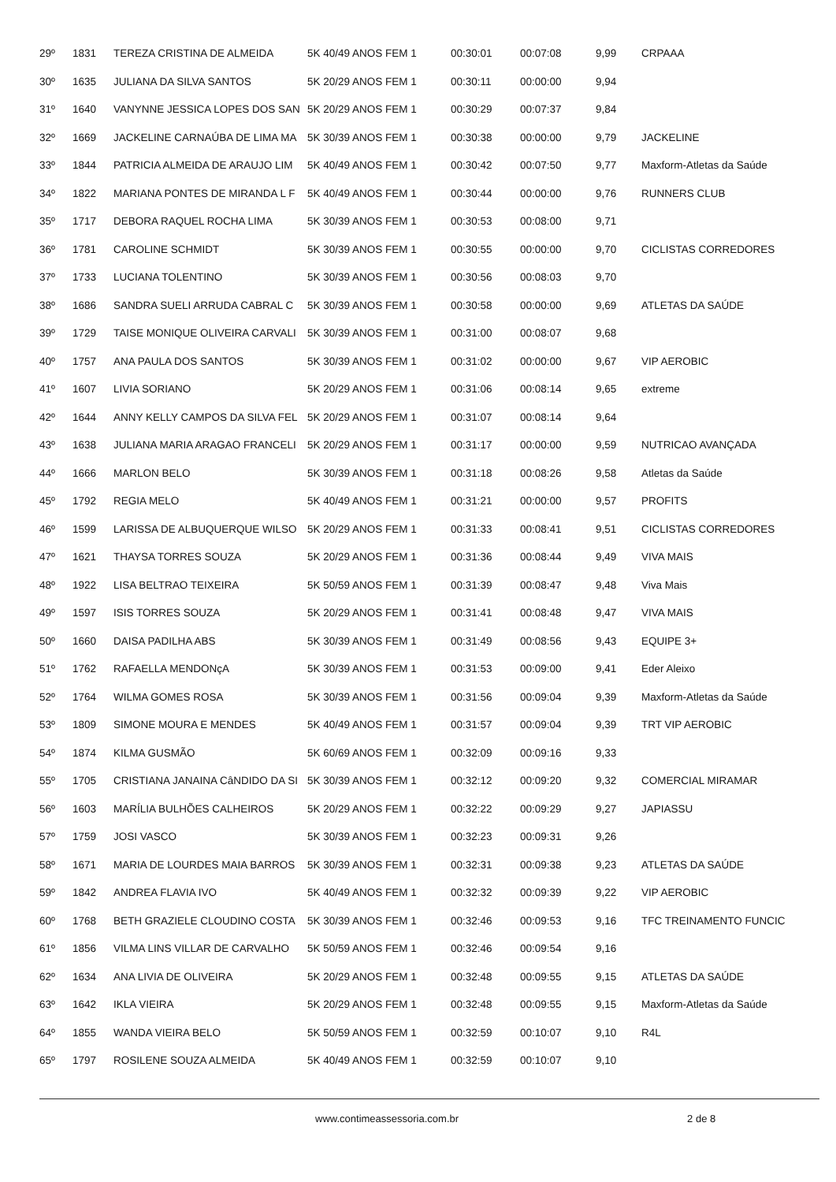| 29º | 1831 | TEREZA CRISTINA DE ALMEIDA | 5K 40/49 ANOS FEM 1 | 00:30:01 | 00:07:08 | 9,99 | CRPAAA |
| 30º | 1635 | JULIANA DA SILVA SANTOS | 5K 20/29 ANOS FEM 1 | 00:30:11 | 00:00:00 | 9,94 | |
| 31º | 1640 | VANYNNE JESSICA LOPES DOS SAN | 5K 20/29 ANOS FEM 1 | 00:30:29 | 00:07:37 | 9,84 | |
| 32º | 1669 | JACKELINE CARNAÚBA DE LIMA MA | 5K 30/39 ANOS FEM 1 | 00:30:38 | 00:00:00 | 9,79 | JACKELINE |
| 33º | 1844 | PATRICIA ALMEIDA DE ARAUJO LIM | 5K 40/49 ANOS FEM 1 | 00:30:42 | 00:07:50 | 9,77 | Maxform-Atletas da Saúde |
| 34º | 1822 | MARIANA PONTES DE MIRANDA L F | 5K 40/49 ANOS FEM 1 | 00:30:44 | 00:00:00 | 9,76 | RUNNERS CLUB |
| 35º | 1717 | DEBORA RAQUEL ROCHA LIMA | 5K 30/39 ANOS FEM 1 | 00:30:53 | 00:08:00 | 9,71 | |
| 36º | 1781 | CAROLINE SCHMIDT | 5K 30/39 ANOS FEM 1 | 00:30:55 | 00:00:00 | 9,70 | CICLISTAS CORREDORES |
| 37º | 1733 | LUCIANA TOLENTINO | 5K 30/39 ANOS FEM 1 | 00:30:56 | 00:08:03 | 9,70 | |
| 38º | 1686 | SANDRA SUELI ARRUDA CABRAL C | 5K 30/39 ANOS FEM 1 | 00:30:58 | 00:00:00 | 9,69 | ATLETAS DA SAÚDE |
| 39º | 1729 | TAISE MONIQUE OLIVEIRA CARVALI | 5K 30/39 ANOS FEM 1 | 00:31:00 | 00:08:07 | 9,68 | |
| 40º | 1757 | ANA PAULA DOS SANTOS | 5K 30/39 ANOS FEM 1 | 00:31:02 | 00:00:00 | 9,67 | VIP AEROBIC |
| 41º | 1607 | LIVIA SORIANO | 5K 20/29 ANOS FEM 1 | 00:31:06 | 00:08:14 | 9,65 | extreme |
| 42º | 1644 | ANNY KELLY CAMPOS DA SILVA FEL | 5K 20/29 ANOS FEM 1 | 00:31:07 | 00:08:14 | 9,64 | |
| 43º | 1638 | JULIANA MARIA ARAGAO FRANCELI | 5K 20/29 ANOS FEM 1 | 00:31:17 | 00:00:00 | 9,59 | NUTRICAO AVANÇADA |
| 44º | 1666 | MARLON BELO | 5K 30/39 ANOS FEM 1 | 00:31:18 | 00:08:26 | 9,58 | Atletas da Saúde |
| 45º | 1792 | REGIA MELO | 5K 40/49 ANOS FEM 1 | 00:31:21 | 00:00:00 | 9,57 | PROFITS |
| 46º | 1599 | LARISSA DE ALBUQUERQUE WILSO | 5K 20/29 ANOS FEM 1 | 00:31:33 | 00:08:41 | 9,51 | CICLISTAS CORREDORES |
| 47º | 1621 | THAYSA TORRES SOUZA | 5K 20/29 ANOS FEM 1 | 00:31:36 | 00:08:44 | 9,49 | VIVA MAIS |
| 48º | 1922 | LISA BELTRAO TEIXEIRA | 5K 50/59 ANOS FEM 1 | 00:31:39 | 00:08:47 | 9,48 | Viva Mais |
| 49º | 1597 | ISIS TORRES SOUZA | 5K 20/29 ANOS FEM 1 | 00:31:41 | 00:08:48 | 9,47 | VIVA MAIS |
| 50º | 1660 | DAISA PADILHA ABS | 5K 30/39 ANOS FEM 1 | 00:31:49 | 00:08:56 | 9,43 | EQUIPE 3+ |
| 51º | 1762 | RAFAELLA MENDONçA | 5K 30/39 ANOS FEM 1 | 00:31:53 | 00:09:00 | 9,41 | Eder Aleixo |
| 52º | 1764 | WILMA GOMES ROSA | 5K 30/39 ANOS FEM 1 | 00:31:56 | 00:09:04 | 9,39 | Maxform-Atletas da Saúde |
| 53º | 1809 | SIMONE MOURA E MENDES | 5K 40/49 ANOS FEM 1 | 00:31:57 | 00:09:04 | 9,39 | TRT VIP AEROBIC |
| 54º | 1874 | KILMA GUSMÃO | 5K 60/69 ANOS FEM 1 | 00:32:09 | 00:09:16 | 9,33 | |
| 55º | 1705 | CRISTIANA JANAINA CâNDIDO DA SI | 5K 30/39 ANOS FEM 1 | 00:32:12 | 00:09:20 | 9,32 | COMERCIAL MIRAMAR |
| 56º | 1603 | MARÍLIA BULHÕES CALHEIROS | 5K 20/29 ANOS FEM 1 | 00:32:22 | 00:09:29 | 9,27 | JAPIASSU |
| 57º | 1759 | JOSI VASCO | 5K 30/39 ANOS FEM 1 | 00:32:23 | 00:09:31 | 9,26 | |
| 58º | 1671 | MARIA DE LOURDES MAIA BARROS | 5K 30/39 ANOS FEM 1 | 00:32:31 | 00:09:38 | 9,23 | ATLETAS DA SAÚDE |
| 59º | 1842 | ANDREA FLAVIA IVO | 5K 40/49 ANOS FEM 1 | 00:32:32 | 00:09:39 | 9,22 | VIP AEROBIC |
| 60º | 1768 | BETH GRAZIELE CLOUDINO COSTA | 5K 30/39 ANOS FEM 1 | 00:32:46 | 00:09:53 | 9,16 | TFC TREINAMENTO FUNCIC |
| 61º | 1856 | VILMA LINS VILLAR DE CARVALHO | 5K 50/59 ANOS FEM 1 | 00:32:46 | 00:09:54 | 9,16 | |
| 62º | 1634 | ANA LIVIA DE OLIVEIRA | 5K 20/29 ANOS FEM 1 | 00:32:48 | 00:09:55 | 9,15 | ATLETAS DA SAÚDE |
| 63º | 1642 | IKLA VIEIRA | 5K 20/29 ANOS FEM 1 | 00:32:48 | 00:09:55 | 9,15 | Maxform-Atletas da Saúde |
| 64º | 1855 | WANDA VIEIRA BELO | 5K 50/59 ANOS FEM 1 | 00:32:59 | 00:10:07 | 9,10 | R4L |
| 65º | 1797 | ROSILENE SOUZA ALMEIDA | 5K 40/49 ANOS FEM 1 | 00:32:59 | 00:10:07 | 9,10 | |
www.contimeassessoria.com.br 2 de 8